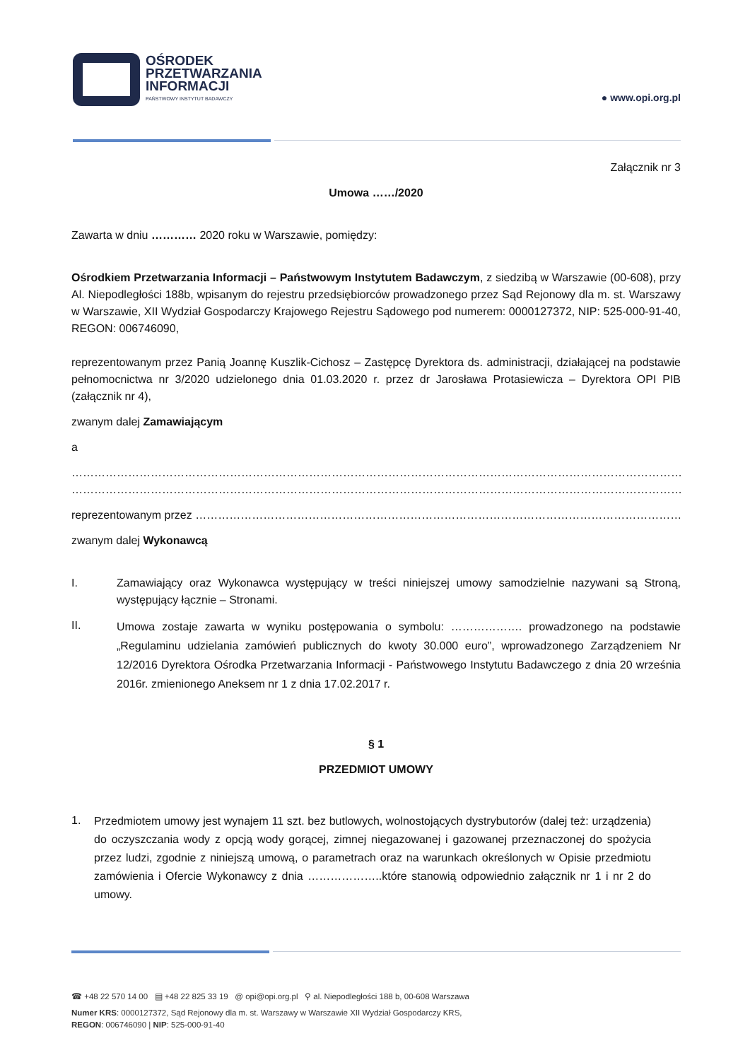OŚRODEK
PRZETWARZANIA
INFORMACJI
PAŃSTWOWY INSTYTUT BADAWCZY
● www.opi.org.pl
Załącznik nr 3
Umowa ……/2020
Zawarta w dniu ………… 2020 roku w Warszawie, pomiędzy:
Ośrodkiem Przetwarzania Informacji – Państwowym Instytutem Badawczym, z siedzibą w Warszawie (00-608), przy Al. Niepodległości 188b, wpisanym do rejestru przedsiębiorców prowadzonego przez Sąd Rejonowy dla m. st. Warszawy w Warszawie, XII Wydział Gospodarczy Krajowego Rejestru Sądowego pod numerem: 0000127372, NIP: 525-000-91-40, REGON: 006746090,
reprezentowanym przez Panią Joannę Kuszlik-Cichosz – Zastępcę Dyrektora ds. administracji, działającej na podstawie pełnomocnictwa nr 3/2020 udzielonego dnia 01.03.2020 r. przez dr Jarosława Protasiewicza – Dyrektora OPI PIB (załącznik nr 4),
zwanym dalej Zamawiającym
a
…………………………………………………………………………………………………………………………………………………………………………………
…………………………………………………………………………………………………………………………………………………………………………………
reprezentowanym przez ………………………………………………………………………………………………………………………………………
zwanym dalej Wykonawcą
I. Zamawiający oraz Wykonawca występujący w treści niniejszej umowy samodzielnie nazywani są Stroną, występujący łącznie – Stronami.
II.
Umowa zostaje zawarta w wyniku postępowania o symbolu: ………………. prowadzonego na podstawie „Regulaminu udzielania zamówień publicznych do kwoty 30.000 euro”, wprowadzonego Zarządzeniem Nr 12/2016 Dyrektora Ośrodka Przetwarzania Informacji - Państwowego Instytutu Badawczego z dnia 20 września 2016r. zmienionego Aneksem nr 1 z dnia 17.02.2017 r.
§ 1
PRZEDMIOT UMOWY
1.
Przedmiotem umowy jest wynajem 11 szt. bez butlowych, wolnostojących dystrybutorów (dalej też: urządzenia) do oczyszczania wody z opcją wody gorącej, zimnej niegazowanej i gazowanej przeznaczonej do spożycia przez ludzi, zgodnie z niniejszą umową, o parametrach oraz na warunkach określonych w Opisie przedmiotu zamówienia i Ofercie Wykonawcy z dnia ………………..które stanowią odpowiednio załącznik nr 1 i nr 2 do umowy.
☎ +48 22 570 14 00 ▤ +48 22 825 33 19 @ opi@opi.org.pl ⚲ al. Niepodległości 188 b, 00-608 Warszawa
Numer KRS: 0000127372, Sąd Rejonowy dla m. st. Warszawy w Warszawie XII Wydział Gospodarczy KRS,
REGON: 006746090 | NIP: 525-000-91-40